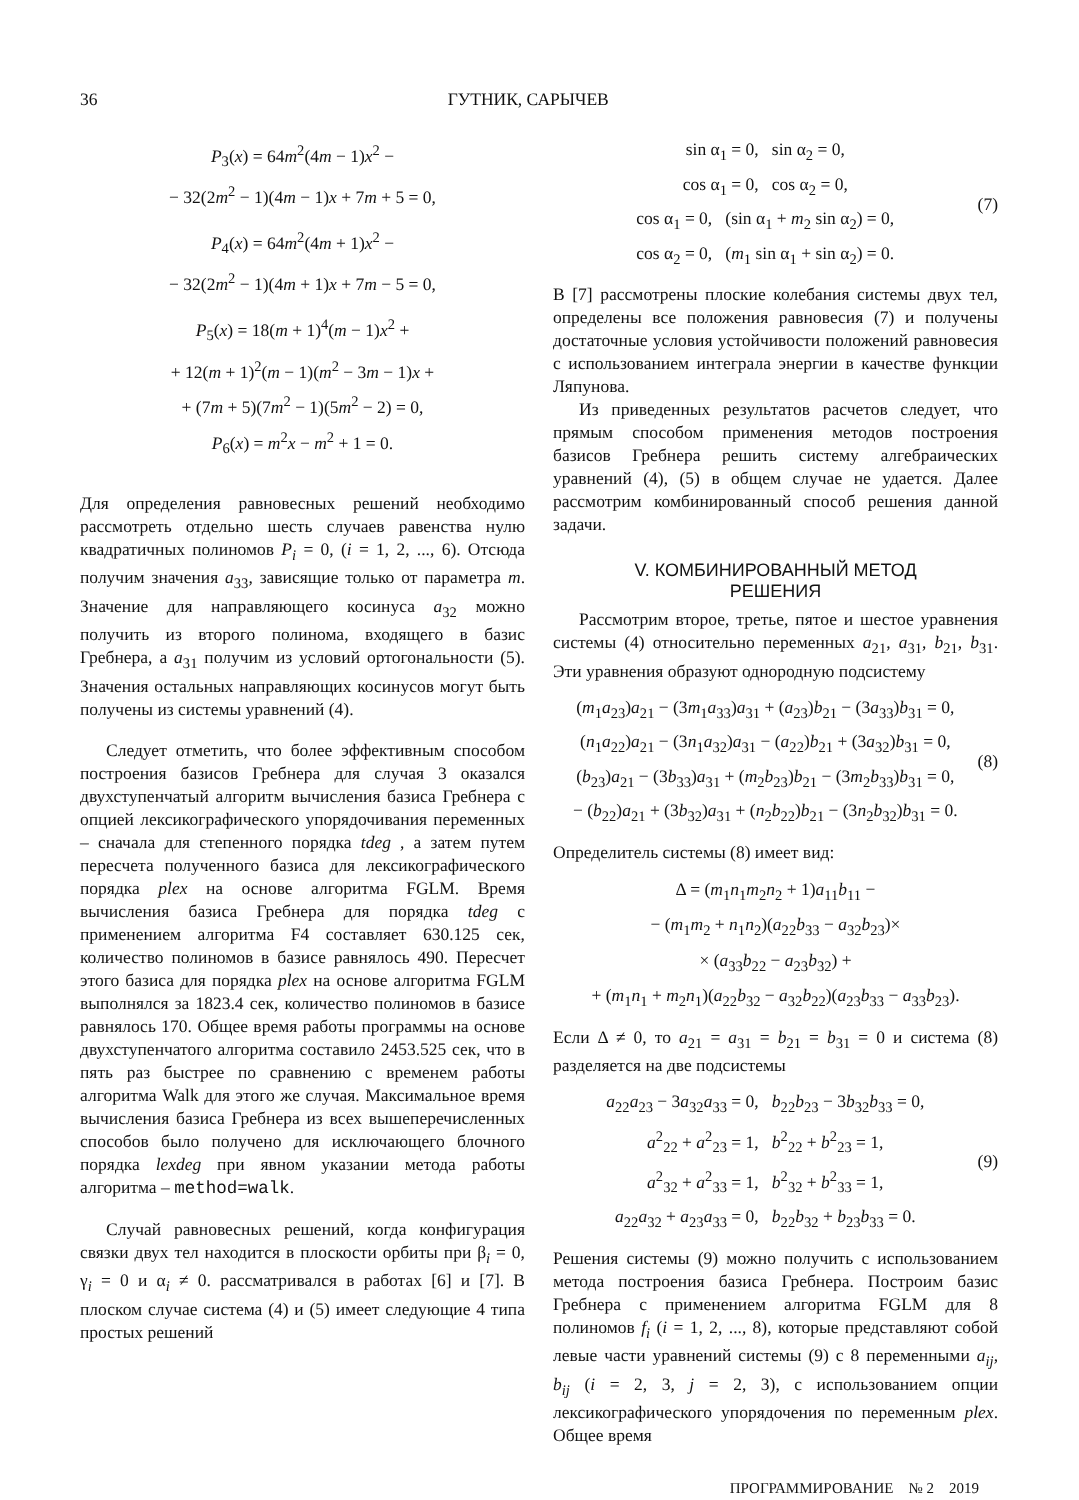36 ГУТНИК, САРЫЧЕВ
P<sub>3</sub>(x) = 64m<sup>2</sup>(4m − 1)x<sup>2</sup> −
− 32(2m<sup>2</sup> − 1)(4m − 1)x + 7m + 5 = 0,
P<sub>4</sub>(x) = 64m<sup>2</sup>(4m + 1)x<sup>2</sup> −
− 32(2m<sup>2</sup> − 1)(4m + 1)x + 7m − 5 = 0,
P<sub>5</sub>(x) = 18(m + 1)<sup>4</sup>(m − 1)x<sup>2</sup> +
+ 12(m + 1)<sup>2</sup>(m − 1)(m<sup>2</sup> − 3m − 1)x +
+ (7m + 5)(7m<sup>2</sup> − 1)(5m<sup>2</sup> − 2) = 0,
P<sub>6</sub>(x) = m<sup>2</sup>x − m<sup>2</sup> + 1 = 0.
Для определения равновесных решений необходимо рассмотреть отдельно шесть случаев равенства нулю квадратичных полиномов P<sub>i</sub> = 0, (i = 1, 2, ..., 6). Отсюда получим значения a<sub>33</sub>, зависящие только от параметра m. Значение для направляющего косинуса a<sub>32</sub> можно получить из второго полинома, входящего в базис Гребнера, а a<sub>31</sub> получим из условий ортогональности (5). Значения остальных направляющих косинусов могут быть получены из системы уравнений (4).
Следует отметить, что более эффективным способом построения базисов Гребнера для случая 3 оказался двухступенчатый алгоритм вычисления базиса Гребнера с опцией лексикографического упорядочивания переменных – сначала для степенного порядка tdeg , а затем путем пересчета полученного базиса для лексикографического порядка plex на основе алгоритма FGLM. Время вычисления базиса Гребнера для порядка tdeg с применением алгоритма F4 составляет 630.125 сек, количество полиномов в базисе равнялось 490. Пересчет этого базиса для порядка plex на основе алгоритма FGLM выполнялся за 1823.4 сек, количество полиномов в базисе равнялось 170. Общее время работы программы на основе двухступенчатого алгоритма составило 2453.525 сек, что в пять раз быстрее по сравнению с временем работы алгоритма Walk для этого же случая. Максимальное время вычисления базиса Гребнера из всех вышеперечисленных способов было получено для исключающего блочного порядка lexdeg при явном указании метода работы алгоритма – method=walk.
Случай равновесных решений, когда конфигурация связки двух тел находится в плоскости орбиты при β<sub>i</sub> = 0, γ<sub>i</sub> = 0 и α<sub>i</sub> ≠ 0. рассматривался в работах [6] и [7]. В плоском случае система (4) и (5) имеет следующие 4 типа простых решений
sin α<sub>1</sub> = 0, sin α<sub>2</sub> = 0,
cos α<sub>1</sub> = 0, cos α<sub>2</sub> = 0,
cos α<sub>1</sub> = 0, (sin α<sub>1</sub> + m<sub>2</sub> sin α<sub>2</sub>) = 0,
cos α<sub>2</sub> = 0, (m<sub>1</sub> sin α<sub>1</sub> + sin α<sub>2</sub>) = 0.
(7)
В [7] рассмотрены плоские колебания системы двух тел, определены все положения равновесия (7) и получены достаточные условия устойчивости положений равновесия с использованием интеграла энергии в качестве функции Ляпунова.
Из приведенных результатов расчетов следует, что прямым способом применения методов построения базисов Гребнера решить систему алгебраических уравнений (4), (5) в общем случае не удается. Далее рассмотрим комбинированный способ решения данной задачи.
V. КОМБИНИРОВАННЫЙ МЕТОД
РЕШЕНИЯ
Рассмотрим второе, третье, пятое и шестое уравнения системы (4) относительно переменных a<sub>21</sub>, a<sub>31</sub>, b<sub>21</sub>, b<sub>31</sub>. Эти уравнения образуют однородную подсистему
(m<sub>1</sub>a<sub>23</sub>)a<sub>21</sub> − (3m<sub>1</sub>a<sub>33</sub>)a<sub>31</sub> + (a<sub>23</sub>)b<sub>21</sub> − (3a<sub>33</sub>)b<sub>31</sub> = 0,
(n<sub>1</sub>a<sub>22</sub>)a<sub>21</sub> − (3n<sub>1</sub>a<sub>32</sub>)a<sub>31</sub> − (a<sub>22</sub>)b<sub>21</sub> + (3a<sub>32</sub>)b<sub>31</sub> = 0,
(b<sub>23</sub>)a<sub>21</sub> − (3b<sub>33</sub>)a<sub>31</sub> + (m<sub>2</sub>b<sub>23</sub>)b<sub>21</sub> − (3m<sub>2</sub>b<sub>33</sub>)b<sub>31</sub> = 0,
− (b<sub>22</sub>)a<sub>21</sub> + (3b<sub>32</sub>)a<sub>31</sub> + (n<sub>2</sub>b<sub>22</sub>)b<sub>21</sub> − (3n<sub>2</sub>b<sub>32</sub>)b<sub>31</sub> = 0.
(8)
Определитель системы (8) имеет вид:
Δ = (m<sub>1</sub>n<sub>1</sub>m<sub>2</sub>n<sub>2</sub> + 1)a<sub>11</sub>b<sub>11</sub> −
− (m<sub>1</sub>m<sub>2</sub> + n<sub>1</sub>n<sub>2</sub>)(a<sub>22</sub>b<sub>33</sub> − a<sub>32</sub>b<sub>23</sub>)×
× (a<sub>33</sub>b<sub>22</sub> − a<sub>23</sub>b<sub>32</sub>) +
+ (m<sub>1</sub>n<sub>1</sub> + m<sub>2</sub>n<sub>1</sub>)(a<sub>22</sub>b<sub>32</sub> − a<sub>32</sub>b<sub>22</sub>)(a<sub>23</sub>b<sub>33</sub> − a<sub>33</sub>b<sub>23</sub>).
Если Δ ≠ 0, то a<sub>21</sub> = a<sub>31</sub> = b<sub>21</sub> = b<sub>31</sub> = 0 и система (8) разделяется на две подсистемы
a<sub>22</sub>a<sub>23</sub> − 3a<sub>32</sub>a<sub>33</sub> = 0, b<sub>22</sub>b<sub>23</sub> − 3b<sub>32</sub>b<sub>33</sub> = 0,
a<sup>2</sup><sub>22</sub> + a<sup>2</sup><sub>23</sub> = 1, b<sup>2</sup><sub>22</sub> + b<sup>2</sup><sub>23</sub> = 1,
a<sup>2</sup><sub>32</sub> + a<sup>2</sup><sub>33</sub> = 1, b<sup>2</sup><sub>32</sub> + b<sup>2</sup><sub>33</sub> = 1,
a<sub>22</sub>a<sub>32</sub> + a<sub>23</sub>a<sub>33</sub> = 0, b<sub>22</sub>b<sub>32</sub> + b<sub>23</sub>b<sub>33</sub> = 0.
(9)
Решения системы (9) можно получить с использованием метода построения базиса Гребнера. Построим базис Гребнера с применением алгоритма FGLM для 8 полиномов f<sub>i</sub> (i = 1, 2, ..., 8), которые представляют собой левые части уравнений системы (9) с 8 переменными a<sub>ij</sub>, b<sub>ij</sub> (i = 2, 3, j = 2, 3), с использованием опции лексикографического упорядочения по переменным plex. Общее время
ПРОГРАММИРОВАНИЕ № 2 2019